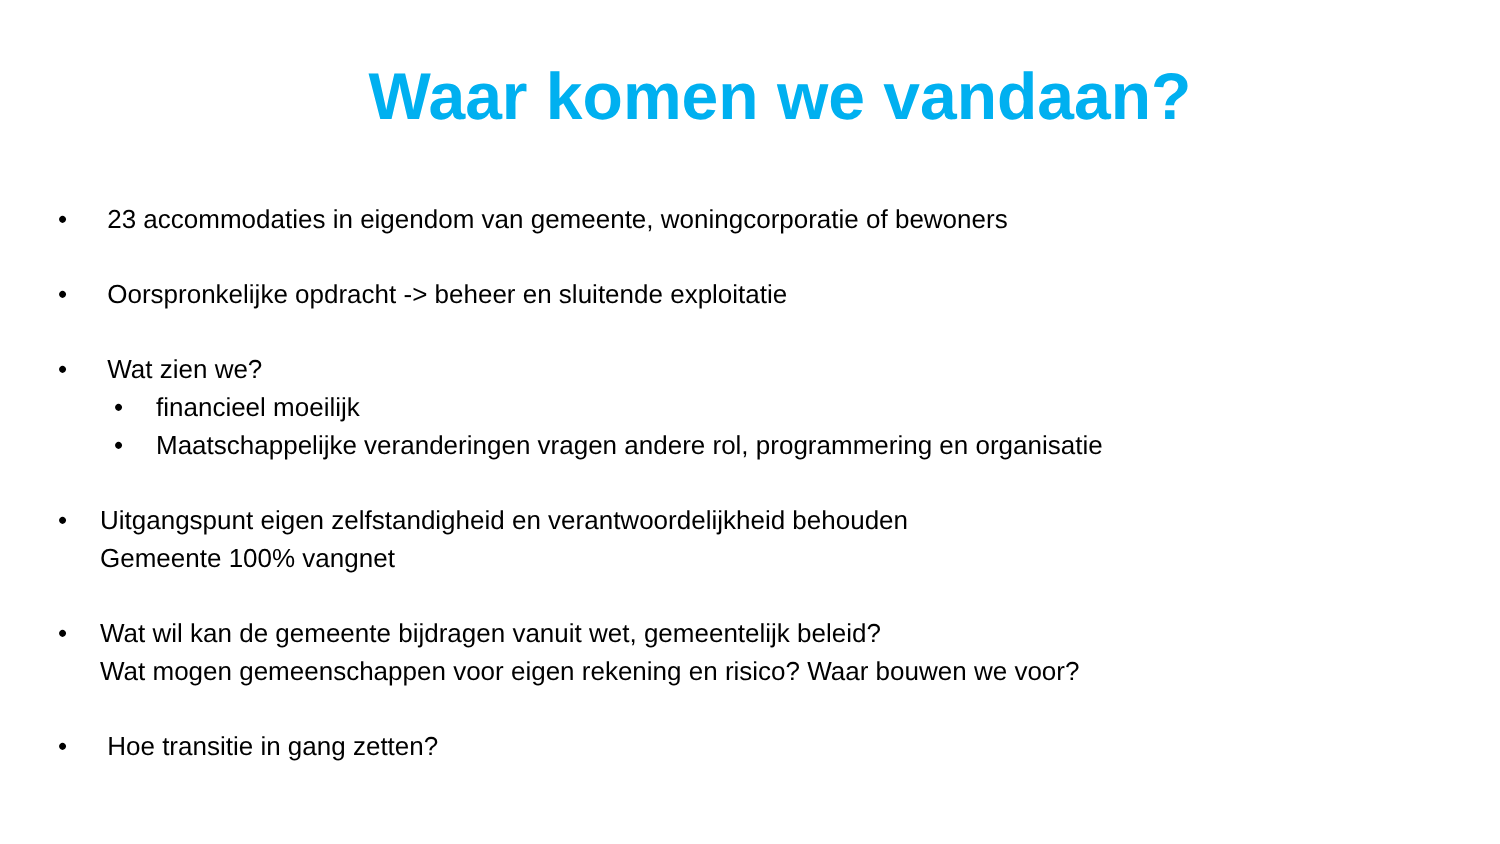Waar komen we vandaan?
• 23 accommodaties in eigendom van gemeente, woningcorporatie of bewoners
• Oorspronkelijke opdracht -> beheer en sluitende exploitatie
• Wat zien we?
• financieel moeilijk
• Maatschappelijke veranderingen vragen andere rol, programmering en organisatie
• Uitgangspunt eigen zelfstandigheid en verantwoordelijkheid behouden
Gemeente 100% vangnet
• Wat wil kan de gemeente bijdragen vanuit wet, gemeentelijk beleid?
Wat mogen gemeenschappen voor eigen rekening en risico? Waar bouwen we voor?
• Hoe transitie in gang zetten?